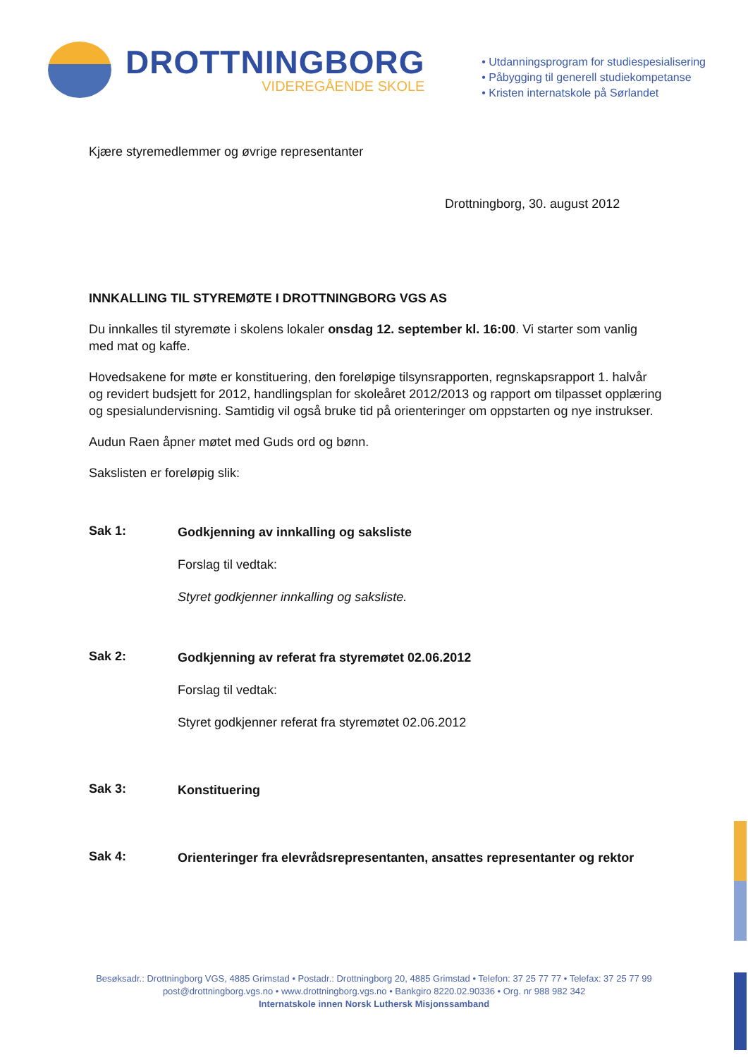DROTTNINGBORG
VIDEREGÅENDE SKOLE
• Utdanningsprogram for studiespesialisering
• Påbygging til generell studiekompetanse
• Kristen internatskole på Sørlandet
Kjære styremedlemmer og øvrige representanter
Drottningborg, 30. august 2012
INNKALLING TIL STYREMØTE I DROTTNINGBORG VGS AS
Du innkalles til styremøte i skolens lokaler onsdag 12. september kl. 16:00. Vi starter som vanlig med mat og kaffe.
Hovedsakene for møte er konstituering, den foreløpige tilsynsrapporten, regnskapsrapport 1. halvår og revidert budsjett for 2012, handlingsplan for skoleåret 2012/2013 og rapport om tilpasset opplæring og spesialundervisning. Samtidig vil også bruke tid på orienteringer om oppstarten og nye instrukser.
Audun Raen åpner møtet med Guds ord og bønn.
Sakslisten er foreløpig slik:
Sak 1:
Godkjenning av innkalling og saksliste
Forslag til vedtak:
Styret godkjenner innkalling og saksliste.
Sak 2:
Godkjenning av referat fra styremøtet 02.06.2012
Forslag til vedtak:
Styret godkjenner referat fra styremøtet 02.06.2012
Sak 3:
Konstituering
Sak 4:
Orienteringer fra elevrådsrepresentanten, ansattes representanter og rektor
Besøksadr.: Drottningborg VGS, 4885 Grimstad • Postadr.: Drottningborg 20, 4885 Grimstad • Telefon: 37 25 77 77 • Telefax: 37 25 77 99
post@drottningborg.vgs.no • www.drottningborg.vgs.no • Bankgiro 8220.02.90336 • Org. nr 988 982 342
Internatskole innen Norsk Luthersk Misjonssamband